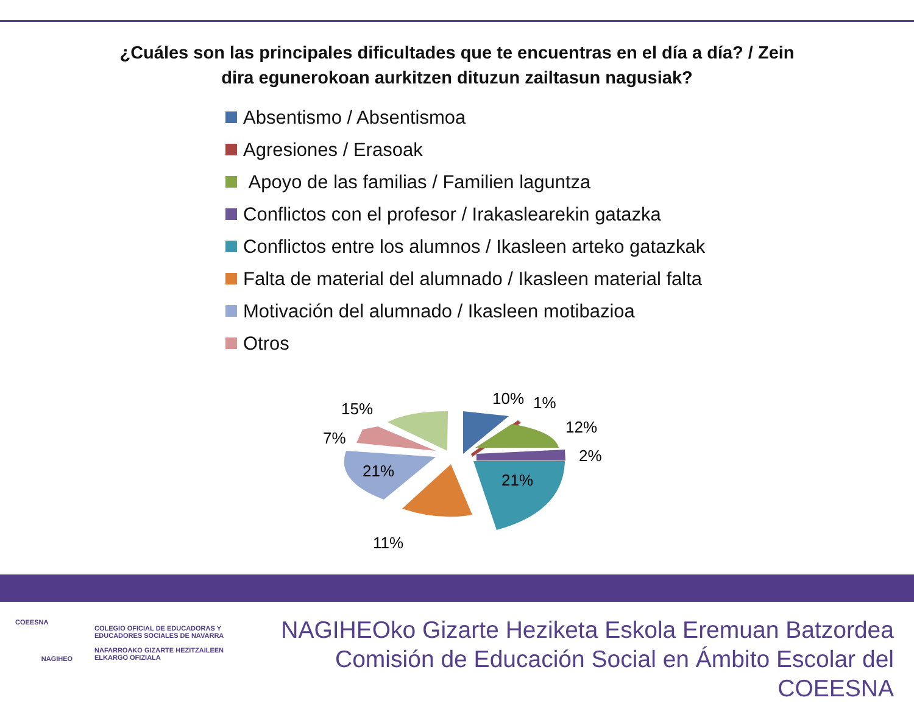¿Cuáles son las principales dificultades que te encuentras en el día a día? / Zein
dira egunerokoan aurkitzen dituzun zailtasun nagusiak?
Absentismo / Absentismoa
Agresiones / Erasoak
Apoyo de las familias / Familien laguntza
Conflictos con el profesor / Irakaslearekin gatazka
Conflictos entre los alumnos / Ikasleen arteko gatazkak
Falta de material del alumnado / Ikasleen material falta
Motivación del alumnado / Ikasleen motibazioa
Otros
10%
1%
12%
2%
21%
11%
21%
7%
15%
COEESNA
NAGIHEO
COLEGIO OFICIAL DE EDUCADORAS Y
EDUCADORES SOCIALES DE NAVARRA
NAFARROAKO GIZARTE HEZITZAILEEN
ELKARGO OFIZIALA
NAGIHEOko Gizarte Heziketa Eskola Eremuan Batzordea
Comisión de Educación Social en Ámbito Escolar del COEESNA